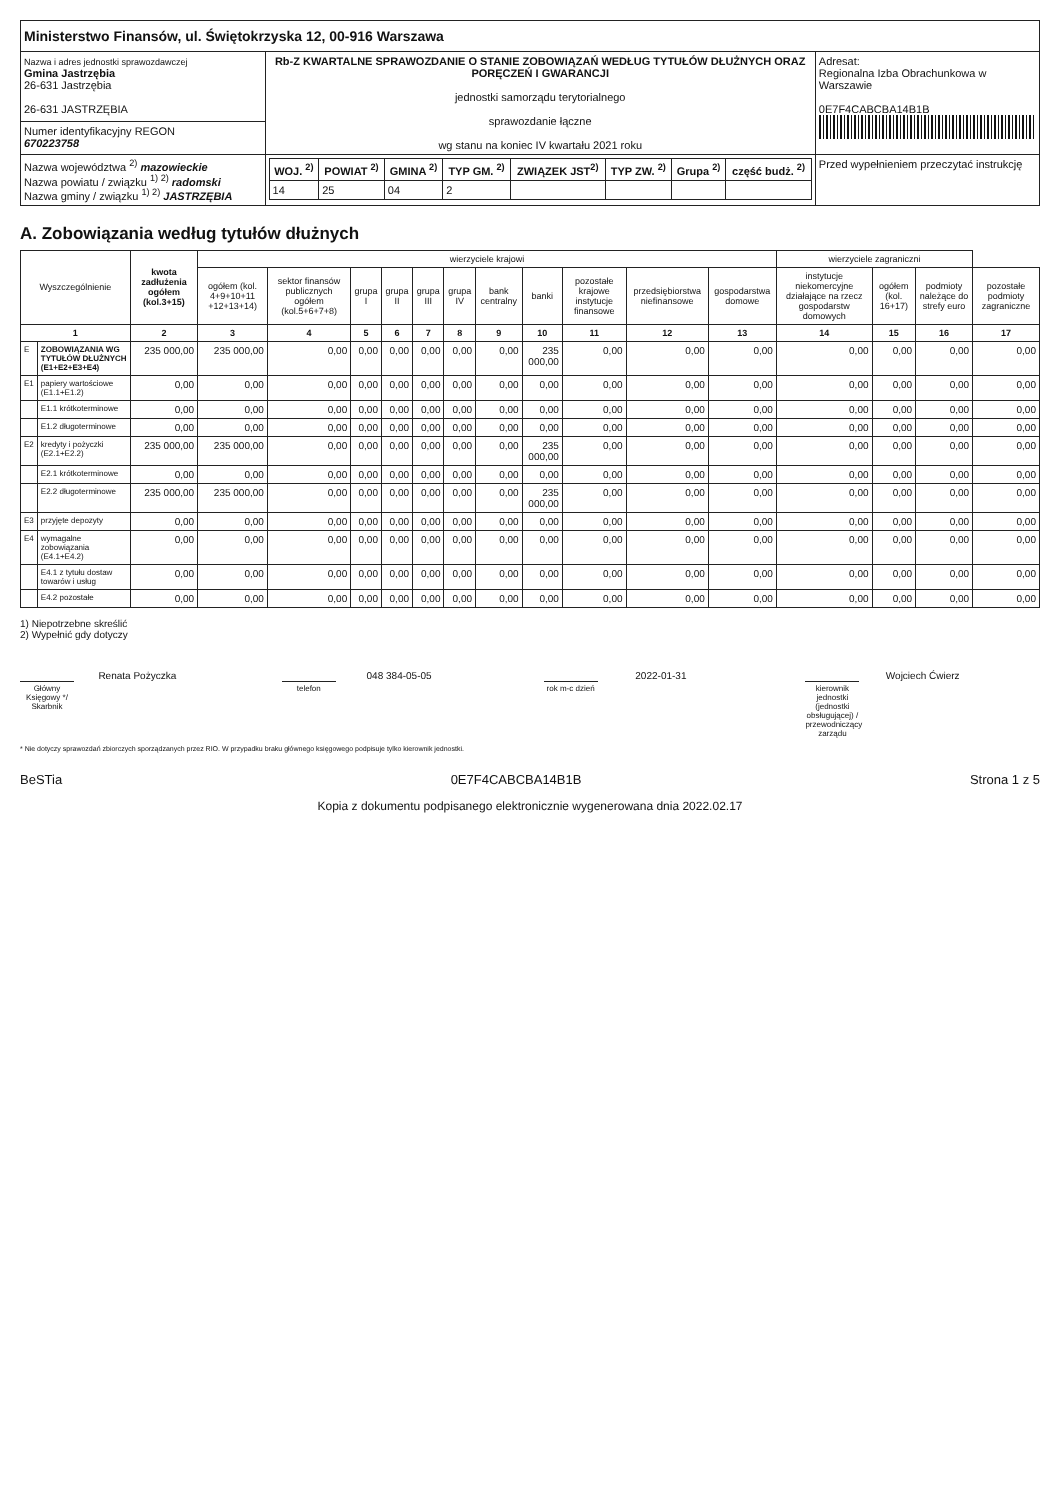| Ministerstwo Finansów, ul. Świętokrzyska 12, 00-916 Warszawa | | |
| Nazwa i adres jednostki sprawozdawczej Gmina Jastrzębia 26-631 Jastrzębia 26-631 JASTRZĘBIA | Rb-Z KWARTALNE SPRAWOZDANIE O STANIE ZOBOWIĄZAŃ WEDŁUG TYTUŁÓW DŁUŻNYCH ORAZ PORĘCZEŃ I GWARANCJI jednostki samorządu terytorialnego sprawozdanie łączne wg stanu na koniec IV kwartału 2021 roku | Adresat: Regionalna Izba Obrachunkowa w Warszawie 0E7F4CABCBA14B1B |
| Numer identyfikacyjny REGON 670223758 | | |
| Nazwa województwa <sup>2)</sup> mazowieckie Nazwa powiatu / związku <sup>1) 2)</sup> radomski Nazwa gminy / związku <sup>1) 2)</sup> JASTRZĘBIA | / WOJ. <sup>2)</sup> / POWIAT <sup>2)</sup> / GMINA <sup>2)</sup> / TYP GM. <sup>2)</sup> / ZWIĄZEK JST<sup>2)</sup> / TYP ZW. <sup>2)</sup> / Grupa <sup>2)</sup> / część budż. <sup>2)</sup> / / --- / --- / --- / --- / --- / --- / --- / --- / / 14 / 25 / 04 / 2 / / / / / | Przed wypełnieniem przeczytać instrukcję |
A. Zobowiązania według tytułów dłużnych
| Wyszczególnienie | | kwota zadłużenia ogółem (kol.3+15) | wierzyciele krajowi | | | | | | | | | | | wierzyciele zagraniczni | | | |
| --- | --- | --- | --- | --- | --- | --- | --- | --- | --- | --- | --- | --- | --- | --- | --- | --- | --- |
| | | | ogółem (kol. 4+9+10+11 +12+13+14) | sektor finansów publicznych ogółem (kol.5+6+7+8) | grupa I | grupa II | grupa III | grupa IV | bank centralny | banki | pozostałe krajowe instytucje finansowe | przedsiębiorstwa niefinansowe | gospodarstwa domowe | instytucje niekomercyjne działające na rzecz gospodarstw domowych | ogółem (kol. 16+17) | podmioty należące do strefy euro | pozostałe podmioty zagraniczne |
| 1 | | 2 | 3 | 4 | 5 | 6 | 7 | 8 | 9 | 10 | 11 | 12 | 13 | 14 | 15 | 16 | 17 |
| E | ZOBOWIĄZANIA WG TYTUŁÓW DŁUŻNYCH (E1+E2+E3+E4) | 235 000,00 | 235 000,00 | 0,00 | 0,00 | 0,00 | 0,00 | 0,00 | 0,00 | 235 000,00 | 0,00 | 0,00 | 0,00 | 0,00 | 0,00 | 0,00 | 0,00 |
| E1 | papiery wartościowe (E1.1+E1.2) | 0,00 | 0,00 | 0,00 | 0,00 | 0,00 | 0,00 | 0,00 | 0,00 | 0,00 | 0,00 | 0,00 | 0,00 | 0,00 | 0,00 | 0,00 | 0,00 |
| | E1.1 krótkoterminowe | 0,00 | 0,00 | 0,00 | 0,00 | 0,00 | 0,00 | 0,00 | 0,00 | 0,00 | 0,00 | 0,00 | 0,00 | 0,00 | 0,00 | 0,00 | 0,00 |
| | E1.2 długoterminowe | 0,00 | 0,00 | 0,00 | 0,00 | 0,00 | 0,00 | 0,00 | 0,00 | 0,00 | 0,00 | 0,00 | 0,00 | 0,00 | 0,00 | 0,00 | 0,00 |
| E2 | kredyty i pożyczki (E2.1+E2.2) | 235 000,00 | 235 000,00 | 0,00 | 0,00 | 0,00 | 0,00 | 0,00 | 0,00 | 235 000,00 | 0,00 | 0,00 | 0,00 | 0,00 | 0,00 | 0,00 | 0,00 |
| | E2.1 krótkoterminowe | 0,00 | 0,00 | 0,00 | 0,00 | 0,00 | 0,00 | 0,00 | 0,00 | 0,00 | 0,00 | 0,00 | 0,00 | 0,00 | 0,00 | 0,00 | 0,00 |
| | E2.2 długoterminowe | 235 000,00 | 235 000,00 | 0,00 | 0,00 | 0,00 | 0,00 | 0,00 | 0,00 | 235 000,00 | 0,00 | 0,00 | 0,00 | 0,00 | 0,00 | 0,00 | 0,00 |
| E3 | przyjęte depozyty | 0,00 | 0,00 | 0,00 | 0,00 | 0,00 | 0,00 | 0,00 | 0,00 | 0,00 | 0,00 | 0,00 | 0,00 | 0,00 | 0,00 | 0,00 | 0,00 |
| E4 | wymagalne zobowiązania (E4.1+E4.2) | 0,00 | 0,00 | 0,00 | 0,00 | 0,00 | 0,00 | 0,00 | 0,00 | 0,00 | 0,00 | 0,00 | 0,00 | 0,00 | 0,00 | 0,00 | 0,00 |
| | E4.1 z tytułu dostaw towarów i usług | 0,00 | 0,00 | 0,00 | 0,00 | 0,00 | 0,00 | 0,00 | 0,00 | 0,00 | 0,00 | 0,00 | 0,00 | 0,00 | 0,00 | 0,00 | 0,00 |
| | E4.2 pozostałe | 0,00 | 0,00 | 0,00 | 0,00 | 0,00 | 0,00 | 0,00 | 0,00 | 0,00 | 0,00 | 0,00 | 0,00 | 0,00 | 0,00 | 0,00 | 0,00 |
1) Niepotrzebne skreślić
2) Wypełnić gdy dotyczy
Renata Pożyczka
Główny Księgowy */ Skarbnik
048 384-05-05
telefon
2022-01-31
rok m-c dzień
Wojciech Ćwierz
kierownik jednostki (jednostki obsługującej) / przewodniczący zarządu
* Nie dotyczy sprawozdań zbiorczych sporządzanych przez RIO. W przypadku braku głównego księgowego podpisuje tylko kierownik jednostki.
BeSTia 0E7F4CABCBA14B1B Strona 1 z 5
Kopia z dokumentu podpisanego elektronicznie wygenerowana dnia 2022.02.17